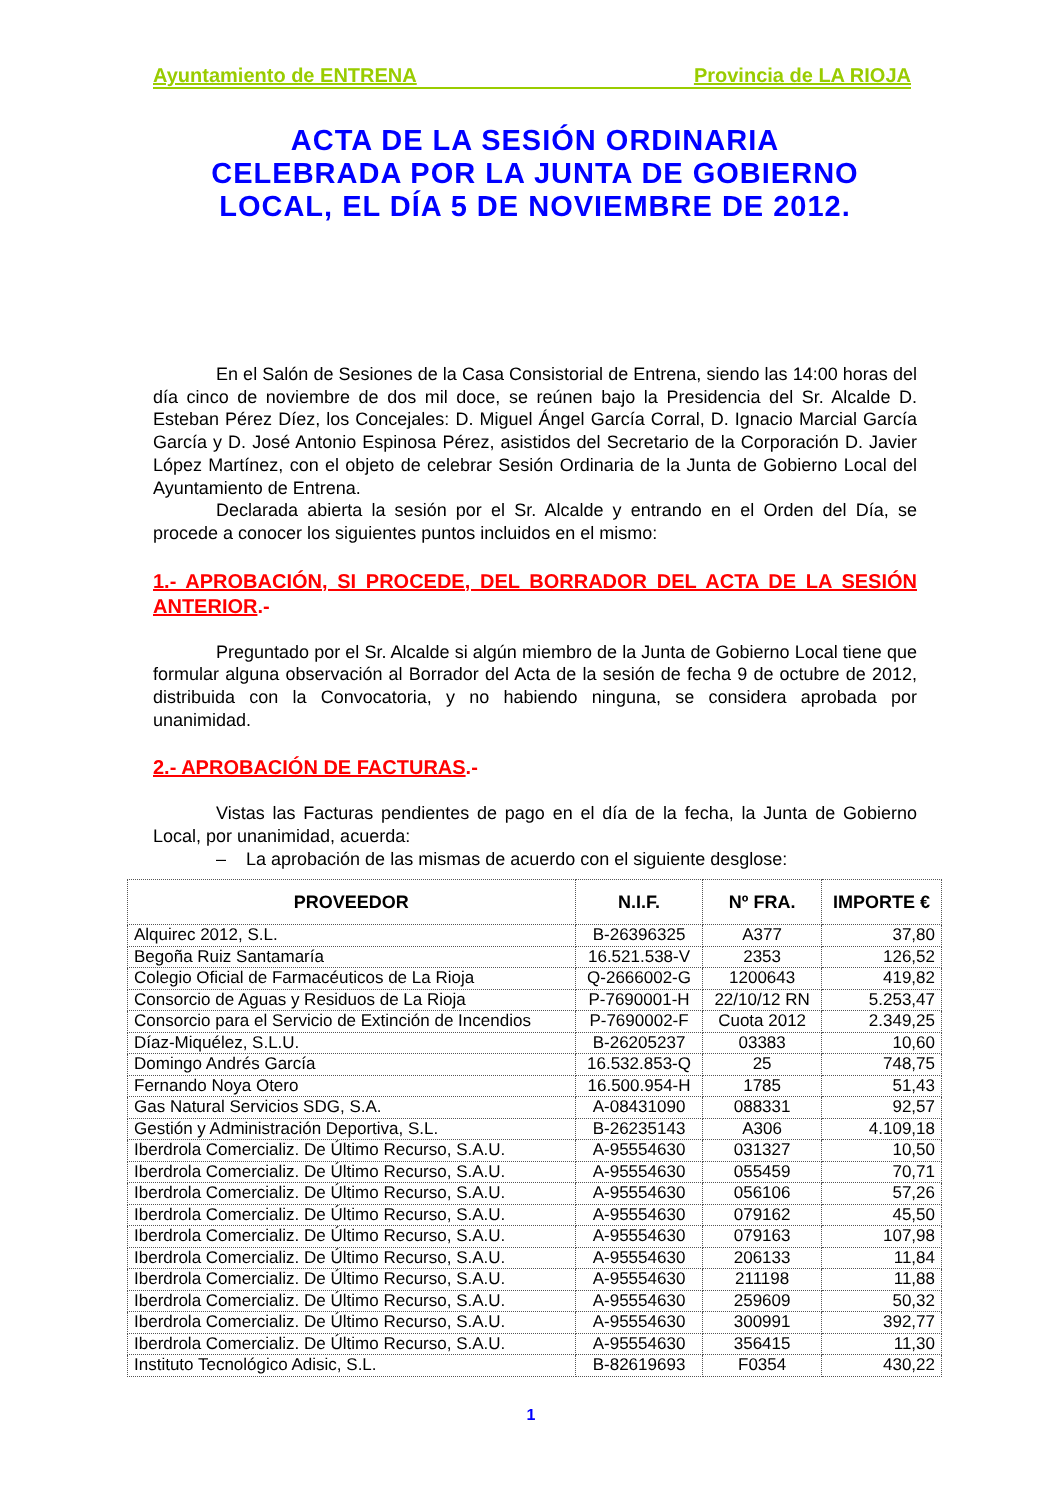Ayuntamiento de ENTRENA Provincia de LA RIOJA
ACTA DE LA SESIÓN ORDINARIA
CELEBRADA POR LA JUNTA DE GOBIERNO
LOCAL, EL DÍA 5 DE NOVIEMBRE DE 2012.
En el Salón de Sesiones de la Casa Consistorial de Entrena, siendo las 14:00 horas del día cinco de noviembre de dos mil doce, se reúnen bajo la Presidencia del Sr. Alcalde D. Esteban Pérez Díez, los Concejales: D. Miguel Ángel García Corral, D. Ignacio Marcial García García y D. José Antonio Espinosa Pérez, asistidos del Secretario de la Corporación D. Javier López Martínez, con el objeto de celebrar Sesión Ordinaria de la Junta de Gobierno Local del Ayuntamiento de Entrena.
Declarada abierta la sesión por el Sr. Alcalde y entrando en el Orden del Día, se procede a conocer los siguientes puntos incluidos en el mismo:
1.- APROBACIÓN, SI PROCEDE, DEL BORRADOR DEL ACTA DE LA SESIÓN ANTERIOR.-
Preguntado por el Sr. Alcalde si algún miembro de la Junta de Gobierno Local tiene que formular alguna observación al Borrador del Acta de la sesión de fecha 9 de octubre de 2012, distribuida con la Convocatoria, y no habiendo ninguna, se considera aprobada por unanimidad.
2.- APROBACIÓN DE FACTURAS.-
Vistas las Facturas pendientes de pago en el día de la fecha, la Junta de Gobierno Local, por unanimidad, acuerda:
– La aprobación de las mismas de acuerdo con el siguiente desglose:
| PROVEEDOR | N.I.F. | Nº FRA. | IMPORTE € |
| --- | --- | --- | --- |
| Alquirec 2012, S.L. | B-26396325 | A377 | 37,80 |
| Begoña Ruiz Santamaría | 16.521.538-V | 2353 | 126,52 |
| Colegio Oficial de Farmacéuticos de La Rioja | Q-2666002-G | 1200643 | 419,82 |
| Consorcio de Aguas y Residuos de La Rioja | P-7690001-H | 22/10/12 RN | 5.253,47 |
| Consorcio para el Servicio de Extinción de Incendios | P-7690002-F | Cuota 2012 | 2.349,25 |
| Díaz-Miquélez, S.L.U. | B-26205237 | 03383 | 10,60 |
| Domingo Andrés García | 16.532.853-Q | 25 | 748,75 |
| Fernando Noya Otero | 16.500.954-H | 1785 | 51,43 |
| Gas Natural Servicios SDG, S.A. | A-08431090 | 088331 | 92,57 |
| Gestión y Administración Deportiva, S.L. | B-26235143 | A306 | 4.109,18 |
| Iberdrola Comercializ. De Último Recurso, S.A.U. | A-95554630 | 031327 | 10,50 |
| Iberdrola Comercializ. De Último Recurso, S.A.U. | A-95554630 | 055459 | 70,71 |
| Iberdrola Comercializ. De Último Recurso, S.A.U. | A-95554630 | 056106 | 57,26 |
| Iberdrola Comercializ. De Último Recurso, S.A.U. | A-95554630 | 079162 | 45,50 |
| Iberdrola Comercializ. De Último Recurso, S.A.U. | A-95554630 | 079163 | 107,98 |
| Iberdrola Comercializ. De Último Recurso, S.A.U. | A-95554630 | 206133 | 11,84 |
| Iberdrola Comercializ. De Último Recurso, S.A.U. | A-95554630 | 211198 | 11,88 |
| Iberdrola Comercializ. De Último Recurso, S.A.U. | A-95554630 | 259609 | 50,32 |
| Iberdrola Comercializ. De Último Recurso, S.A.U. | A-95554630 | 300991 | 392,77 |
| Iberdrola Comercializ. De Último Recurso, S.A.U. | A-95554630 | 356415 | 11,30 |
| Instituto Tecnológico Adisic, S.L. | B-82619693 | F0354 | 430,22 |
1